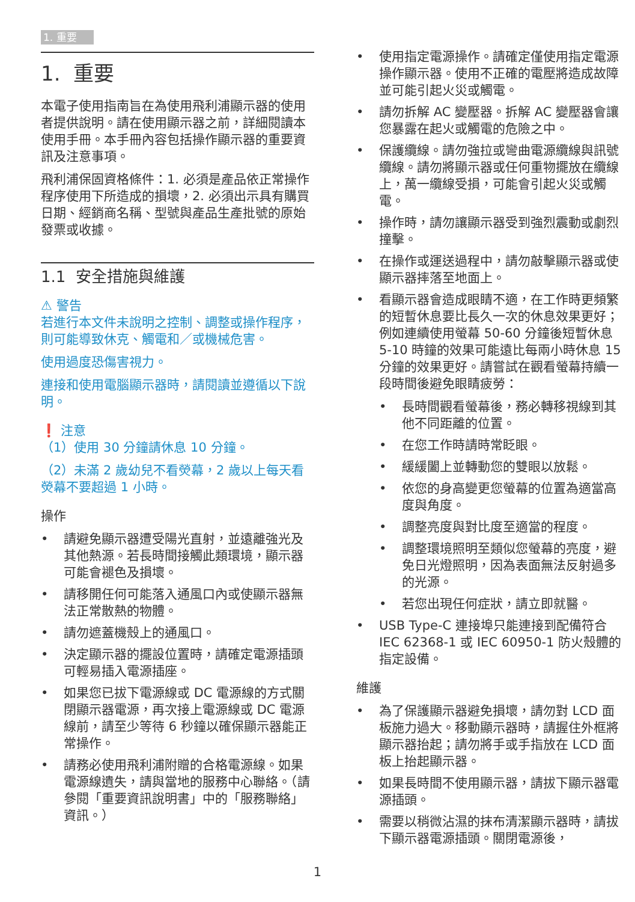1. 重要
1. 重要
本電子使用指南旨在為使用飛利浦顯示器的使用者提供說明。請在使用顯示器之前，詳細閱讀本使用手冊。本手冊內容包括操作顯示器的重要資訊及注意事項。
飛利浦保固資格條件：1. 必須是產品依正常操作程序使用下所造成的損壞，2. 必須出示具有購買日期、經銷商名稱、型號與產品生產批號的原始發票或收據。
1.1 安全措施與維護
⚠ 警告
若進行本文件未說明之控制、調整或操作程序，則可能導致休克、觸電和／或機械危害。
使用過度恐傷害視力。
連接和使用電腦顯示器時，請閱讀並遵循以下說明。
❗ 注意
（1）使用 30 分鐘請休息 10 分鐘。
（2）未滿 2 歲幼兒不看熒幕，2 歲以上每天看熒幕不要超過 1 小時。
操作
• 請避免顯示器遭受陽光直射，並遠離強光及其他熱源。若長時間接觸此類環境，顯示器可能會褪色及損壞。
• 請移開任何可能落入通風口內或使顯示器無法正常散熱的物體。
• 請勿遮蓋機殼上的通風口。
• 決定顯示器的擺設位置時，請確定電源插頭可輕易插入電源插座。
• 如果您已拔下電源線或 DC 電源線的方式關閉顯示器電源，再次接上電源線或 DC 電源線前，請至少等待 6 秒鐘以確保顯示器能正常操作。
• 請務必使用飛利浦附贈的合格電源線。如果電源線遺失，請與當地的服務中心聯絡。（請參閱「重要資訊說明書」中的「服務聯絡」資訊。）
• 使用指定電源操作。請確定僅使用指定電源操作顯示器。使用不正確的電壓將造成故障並可能引起火災或觸電。
• 請勿拆解 AC 變壓器。拆解 AC 變壓器會讓您暴露在起火或觸電的危險之中。
• 保護纜線。請勿強拉或彎曲電源纜線與訊號纜線。請勿將顯示器或任何重物擺放在纜線上，萬一纜線受損，可能會引起火災或觸電。
• 操作時，請勿讓顯示器受到強烈震動或劇烈撞擊。
• 在操作或運送過程中，請勿敲擊顯示器或使顯示器摔落至地面上。
• 看顯示器會造成眼睛不適，在工作時更頻繁的短暫休息要比長久一次的休息效果更好；例如連續使用螢幕 50-60 分鐘後短暫休息 5-10 時鐘的效果可能遠比每兩小時休息 15 分鐘的效果更好。請嘗試在觀看螢幕持續一段時間後避免眼睛疲勞：
• 長時間觀看螢幕後，務必轉移視線到其他不同距離的位置。
• 在您工作時請時常眨眼。
• 緩緩闔上並轉動您的雙眼以放鬆。
• 依您的身高變更您螢幕的位置為適當高度與角度。
• 調整亮度與對比度至適當的程度。
• 調整環境照明至類似您螢幕的亮度，避免日光燈照明，因為表面無法反射過多的光源。
• 若您出現任何症狀，請立即就醫。
• USB Type-C 連接埠只能連接到配備符合 IEC 62368-1 或 IEC 60950-1 防火殼體的指定設備。
維護
• 為了保護顯示器避免損壞，請勿對 LCD 面板施力過大。移動顯示器時，請握住外框將顯示器抬起；請勿將手或手指放在 LCD 面板上抬起顯示器。
• 如果長時間不使用顯示器，請拔下顯示器電源插頭。
• 需要以稍微沾濕的抹布清潔顯示器時，請拔下顯示器電源插頭。關閉電源後，
1